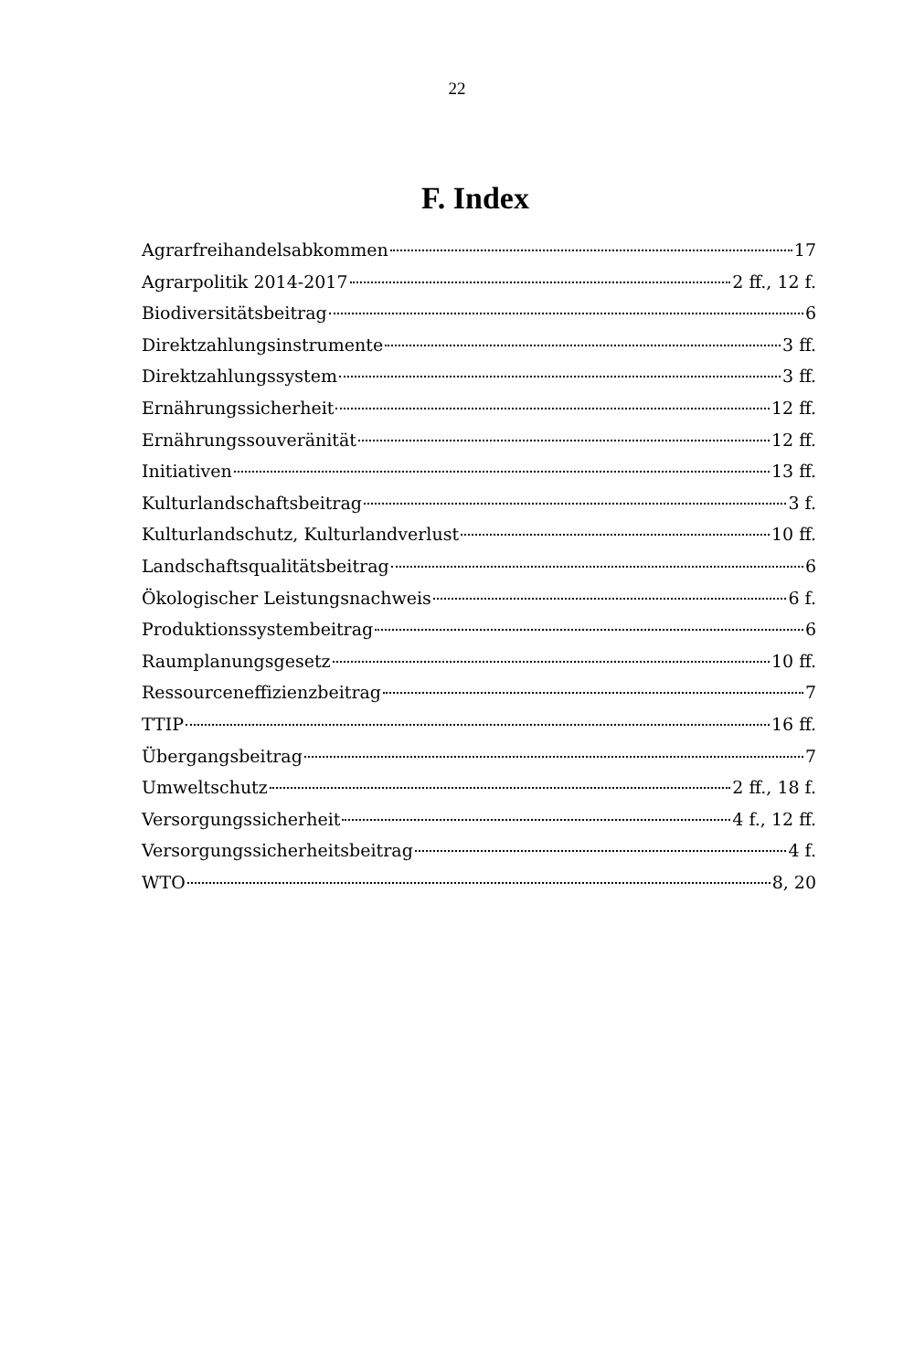22
F. Index
Agrarfreihandelsabkommen 17
Agrarpolitik 2014-2017 2 ff., 12 f.
Biodiversitätsbeitrag 6
Direktzahlungsinstrumente 3 ff.
Direktzahlungssystem 3 ff.
Ernährungssicherheit 12 ff.
Ernährungssouveränität 12 ff.
Initiativen 13 ff.
Kulturlandschaftsbeitrag 3 f.
Kulturlandschutz, Kulturlandverlust 10 ff.
Landschaftsqualitätsbeitrag 6
Ökologischer Leistungsnachweis 6 f.
Produktionssystembeitrag 6
Raumplanungsgesetz 10 ff.
Ressourceneffizienzbeitrag 7
TTIP 16 ff.
Übergangsbeitrag 7
Umweltschutz 2 ff., 18 f.
Versorgungssicherheit 4 f., 12 ff.
Versorgungssicherheitsbeitrag 4 f.
WTO 8, 20